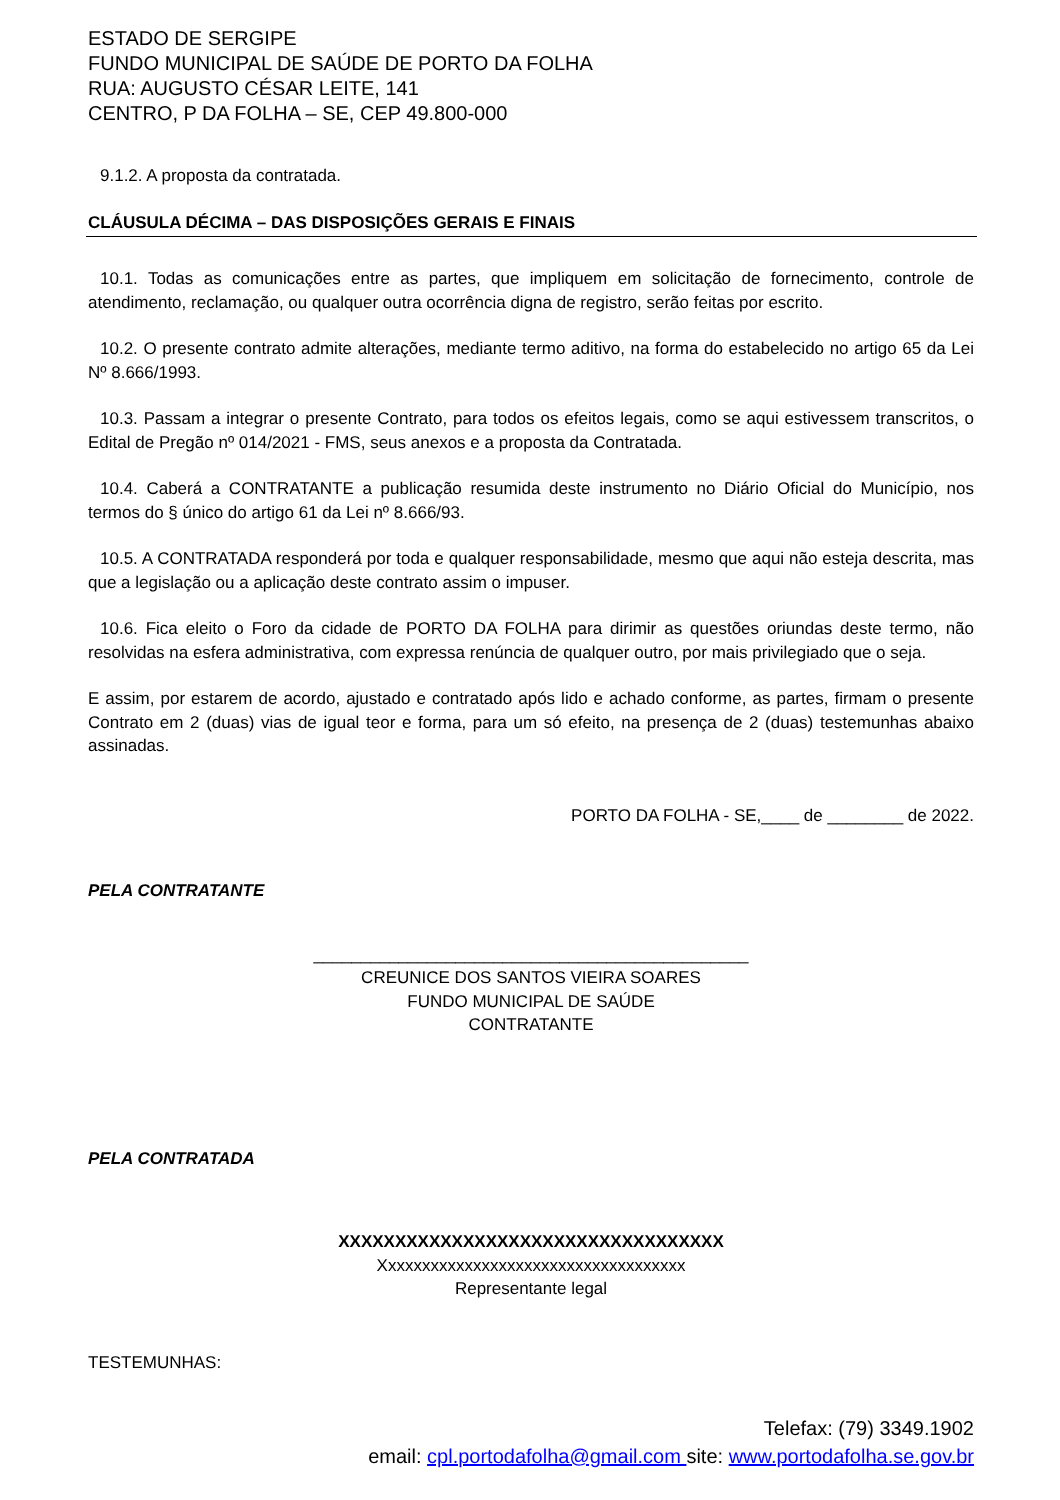ESTADO DE SERGIPE
FUNDO MUNICIPAL DE SAÚDE DE PORTO DA FOLHA
RUA: AUGUSTO CÉSAR LEITE, 141
CENTRO, P DA FOLHA – SE, CEP 49.800-000
9.1.2. A proposta da contratada.
CLÁUSULA DÉCIMA – DAS DISPOSIÇÕES GERAIS E FINAIS
10.1. Todas as comunicações entre as partes, que impliquem em solicitação de fornecimento, controle de atendimento, reclamação, ou qualquer outra ocorrência digna de registro, serão feitas por escrito.
10.2. O presente contrato admite alterações, mediante termo aditivo, na forma do estabelecido no artigo 65 da Lei Nº 8.666/1993.
10.3. Passam a integrar o presente Contrato, para todos os efeitos legais, como se aqui estivessem transcritos, o Edital de Pregão nº 014/2021 - FMS, seus anexos e a proposta da Contratada.
10.4. Caberá a CONTRATANTE a publicação resumida deste instrumento no Diário Oficial do Município, nos termos do § único do artigo 61 da Lei nº 8.666/93.
10.5. A CONTRATADA responderá por toda e qualquer responsabilidade, mesmo que aqui não esteja descrita, mas que a legislação ou a aplicação deste contrato assim o impuser.
10.6. Fica eleito o Foro da cidade de PORTO DA FOLHA para dirimir as questões oriundas deste termo, não resolvidas na esfera administrativa, com expressa renúncia de qualquer outro, por mais privilegiado que o seja.
E assim, por estarem de acordo, ajustado e contratado após lido e achado conforme, as partes, firmam o presente Contrato em 2 (duas) vias de igual teor e forma, para um só efeito, na presença de 2 (duas) testemunhas abaixo assinadas.
PORTO DA FOLHA - SE,____ de ________ de 2022.
PELA CONTRATANTE
______________________________________________
CREUNICE DOS SANTOS VIEIRA SOARES
FUNDO MUNICIPAL DE SAÚDE
CONTRATANTE
PELA CONTRATADA
XXXXXXXXXXXXXXXXXXXXXXXXXXXXXXXXXX
Xxxxxxxxxxxxxxxxxxxxxxxxxxxxxxxxxxxx
Representante legal
TESTEMUNHAS:
Telefax: (79) 3349.1902
email: cpl.portodafolha@gmail.com site: www.portodafolha.se.gov.br